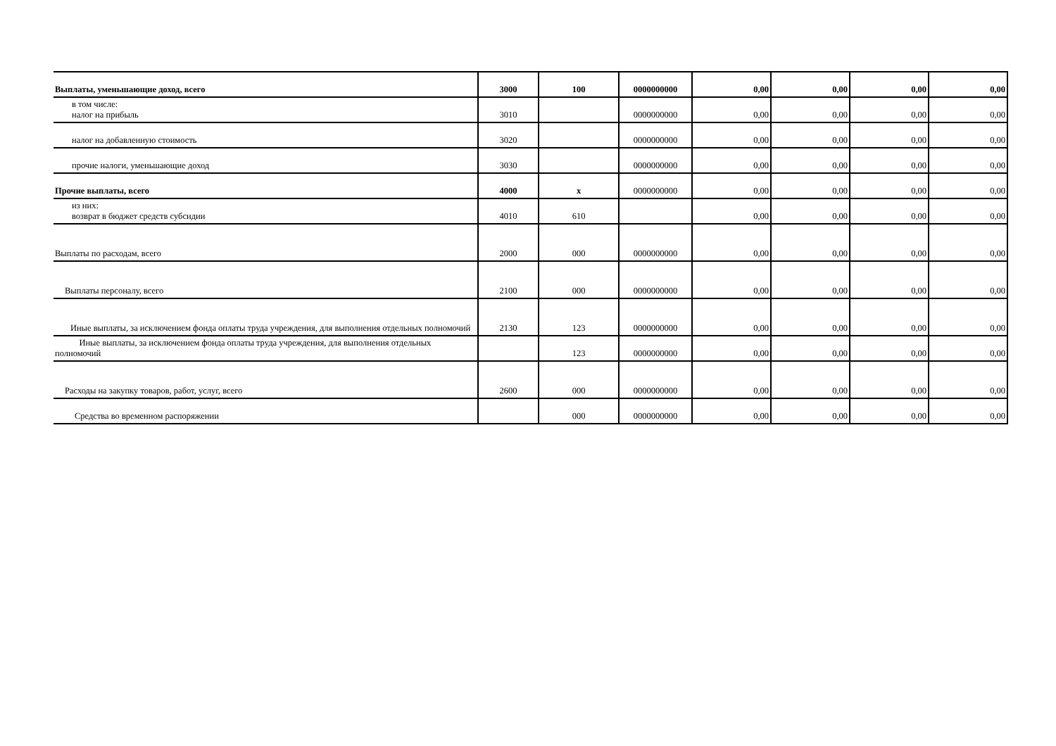| Выплаты, уменьшающие доход, всего | 3000 | 100 | 0000000000 | 0,00 | 0,00 | 0,00 | 0,00 |
| в том числе: налог на прибыль | 3010 | | 0000000000 | 0,00 | 0,00 | 0,00 | 0,00 |
| налог на добавленную стоимость | 3020 | | 0000000000 | 0,00 | 0,00 | 0,00 | 0,00 |
| прочие налоги, уменьшающие доход | 3030 | | 0000000000 | 0,00 | 0,00 | 0,00 | 0,00 |
| Прочие выплаты, всего | 4000 | x | 0000000000 | 0,00 | 0,00 | 0,00 | 0,00 |
| из них: возврат в бюджет средств субсидии | 4010 | 610 | | 0,00 | 0,00 | 0,00 | 0,00 |
| Выплаты по расходам, всего | 2000 | 000 | 0000000000 | 0,00 | 0,00 | 0,00 | 0,00 |
| Выплаты персоналу, всего | 2100 | 000 | 0000000000 | 0,00 | 0,00 | 0,00 | 0,00 |
| Иные выплаты, за исключением фонда оплаты труда учреждения, для выполнения отдельных полномочий | 2130 | 123 | 0000000000 | 0,00 | 0,00 | 0,00 | 0,00 |
| Иные выплаты, за исключением фонда оплаты труда учреждения, для выполнения отдельных полномочий | | 123 | 0000000000 | 0,00 | 0,00 | 0,00 | 0,00 |
| Расходы на закупку товаров, работ, услуг, всего | 2600 | 000 | 0000000000 | 0,00 | 0,00 | 0,00 | 0,00 |
| Средства во временном распоряжении | | 000 | 0000000000 | 0,00 | 0,00 | 0,00 | 0,00 |